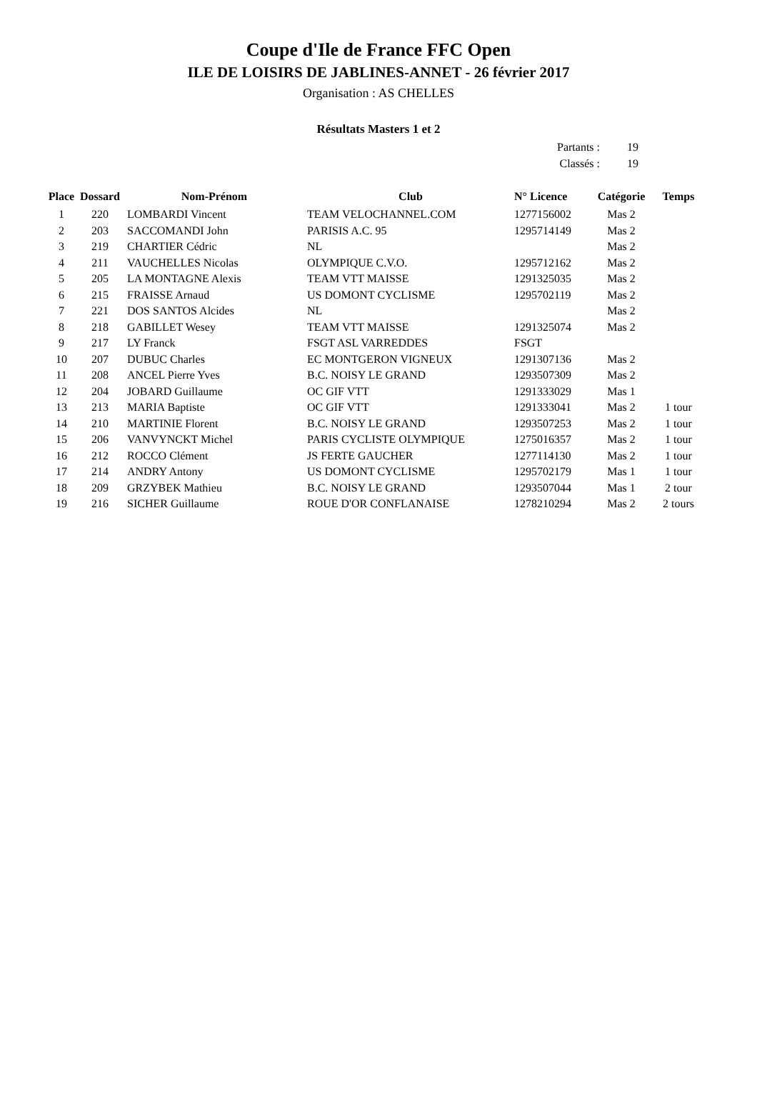Coupe d'Ile de France FFC Open
ILE DE LOISIRS DE JABLINES-ANNET - 26 février 2017
Organisation : AS CHELLES
Résultats Masters 1 et 2
Partants : 19
Classés : 19
| Place | Dossard | Nom-Prénom | Club | N° Licence | Catégorie | Temps |
| --- | --- | --- | --- | --- | --- | --- |
| 1 | 220 | LOMBARDI Vincent | TEAM VELOCHANNEL.COM | 1277156002 | Mas 2 | |
| 2 | 203 | SACCOMANDI John | PARISIS A.C. 95 | 1295714149 | Mas 2 | |
| 3 | 219 | CHARTIER Cédric | NL | | Mas 2 | |
| 4 | 211 | VAUCHELLES Nicolas | OLYMPIQUE C.V.O. | 1295712162 | Mas 2 | |
| 5 | 205 | LA MONTAGNE Alexis | TEAM VTT MAISSE | 1291325035 | Mas 2 | |
| 6 | 215 | FRAISSE Arnaud | US DOMONT CYCLISME | 1295702119 | Mas 2 | |
| 7 | 221 | DOS SANTOS Alcides | NL | | Mas 2 | |
| 8 | 218 | GABILLET Wesey | TEAM VTT MAISSE | 1291325074 | Mas 2 | |
| 9 | 217 | LY Franck | FSGT ASL VARREDDES | FSGT | | |
| 10 | 207 | DUBUC Charles | EC MONTGERON VIGNEUX | 1291307136 | Mas 2 | |
| 11 | 208 | ANCEL Pierre Yves | B.C. NOISY LE GRAND | 1293507309 | Mas 2 | |
| 12 | 204 | JOBARD Guillaume | OC GIF VTT | 1291333029 | Mas 1 | |
| 13 | 213 | MARIA Baptiste | OC GIF VTT | 1291333041 | Mas 2 | 1 tour |
| 14 | 210 | MARTINIE Florent | B.C. NOISY LE GRAND | 1293507253 | Mas 2 | 1 tour |
| 15 | 206 | VANVYNCKT Michel | PARIS CYCLISTE OLYMPIQUE | 1275016357 | Mas 2 | 1 tour |
| 16 | 212 | ROCCO Clément | JS FERTE GAUCHER | 1277114130 | Mas 2 | 1 tour |
| 17 | 214 | ANDRY Antony | US DOMONT CYCLISME | 1295702179 | Mas 1 | 1 tour |
| 18 | 209 | GRZYBEK Mathieu | B.C. NOISY LE GRAND | 1293507044 | Mas 1 | 2 tour |
| 19 | 216 | SICHER Guillaume | ROUE D'OR CONFLANAISE | 1278210294 | Mas 2 | 2 tours |